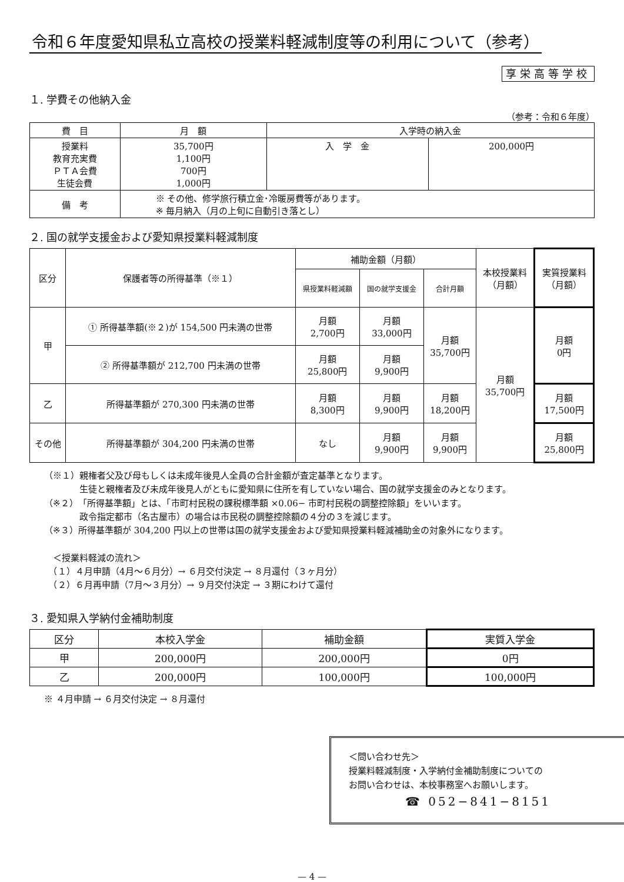令和６年度愛知県私立高校の授業料軽減制度等の利用について（参考）
享栄高等学校
１. 学費その他納入金
（参考：令和６年度）
| 費 目 | 月 額 | 入学時の納入金 | |
| --- | --- | --- | --- |
| 授業料 教育充実費 ＰＴＡ会費 生徒会費 | 35,700円 1,100円 700円 1,000円 | 入 学 金 | 200,000円 |
| 備 考 | ※ その他、修学旅行積立金･冷暖房費等があります。 ※ 毎月納入（月の上旬に自動引き落とし） | | |
２. 国の就学支援金および愛知県授業料軽減制度
| 区分 | 保護者等の所得基準（※１） | 補助金額（月額） | | | 本校授業料 （月額） | 実質授業料 （月額） |
| --- | --- | --- | --- | --- | --- | --- |
| | | 県授業料軽減額 | 国の就学支援金 | 合計月額 | | |
| 甲 | ① 所得基準額(※２)が 154,500 円未満の世帯 | 月額 2,700円 | 月額 33,000円 | 月額 35,700円 | 月額 35,700円 | 月額 0円 |
| | ② 所得基準額が 212,700 円未満の世帯 | 月額 25,800円 | 月額 9,900円 | | | |
| 乙 | 所得基準額が 270,300 円未満の世帯 | 月額 8,300円 | 月額 9,900円 | 月額 18,200円 | | 月額 17,500円 |
| その他 | 所得基準額が 304,200 円未満の世帯 | なし | 月額 9,900円 | 月額 9,900円 | | 月額 25,800円 |
（※１）親権者父及び母もしくは未成年後見人全員の合計金額が査定基準となります。
　　　　生徒と親権者及び未成年後見人がともに愛知県に住所を有していない場合、国の就学支援金のみとなります。
（※２）「所得基準額」とは、「市町村民税の課税標準額 ×0.06− 市町村民税の調整控除額」をいいます。
　　　　政令指定都市（名古屋市）の場合は市民税の調整控除額の４分の３を減じます。
（※３）所得基準額が 304,200 円以上の世帯は国の就学支援金および愛知県授業料軽減補助金の対象外になります。
　＜授業料軽減の流れ＞
　（１）４月申請（4月～６月分）→ ６月交付決定 → ８月還付（３ヶ月分）
　（２）６月再申請（7月～３月分）→ ９月交付決定 → ３期にわけて還付
３. 愛知県入学納付金補助制度
| 区分 | 本校入学金 | 補助金額 | 実質入学金 |
| --- | --- | --- | --- |
| 甲 | 200,000円 | 200,000円 | 0円 |
| 乙 | 200,000円 | 100,000円 | 100,000円 |
※ ４月申請 → ６月交付決定 → ８月還付
＜問い合わせ先＞
授業料軽減制度・入学納付金補助制度についての
お問い合わせは、本校事務室へお願いします。
☎ 052−841−8151
— 4 —